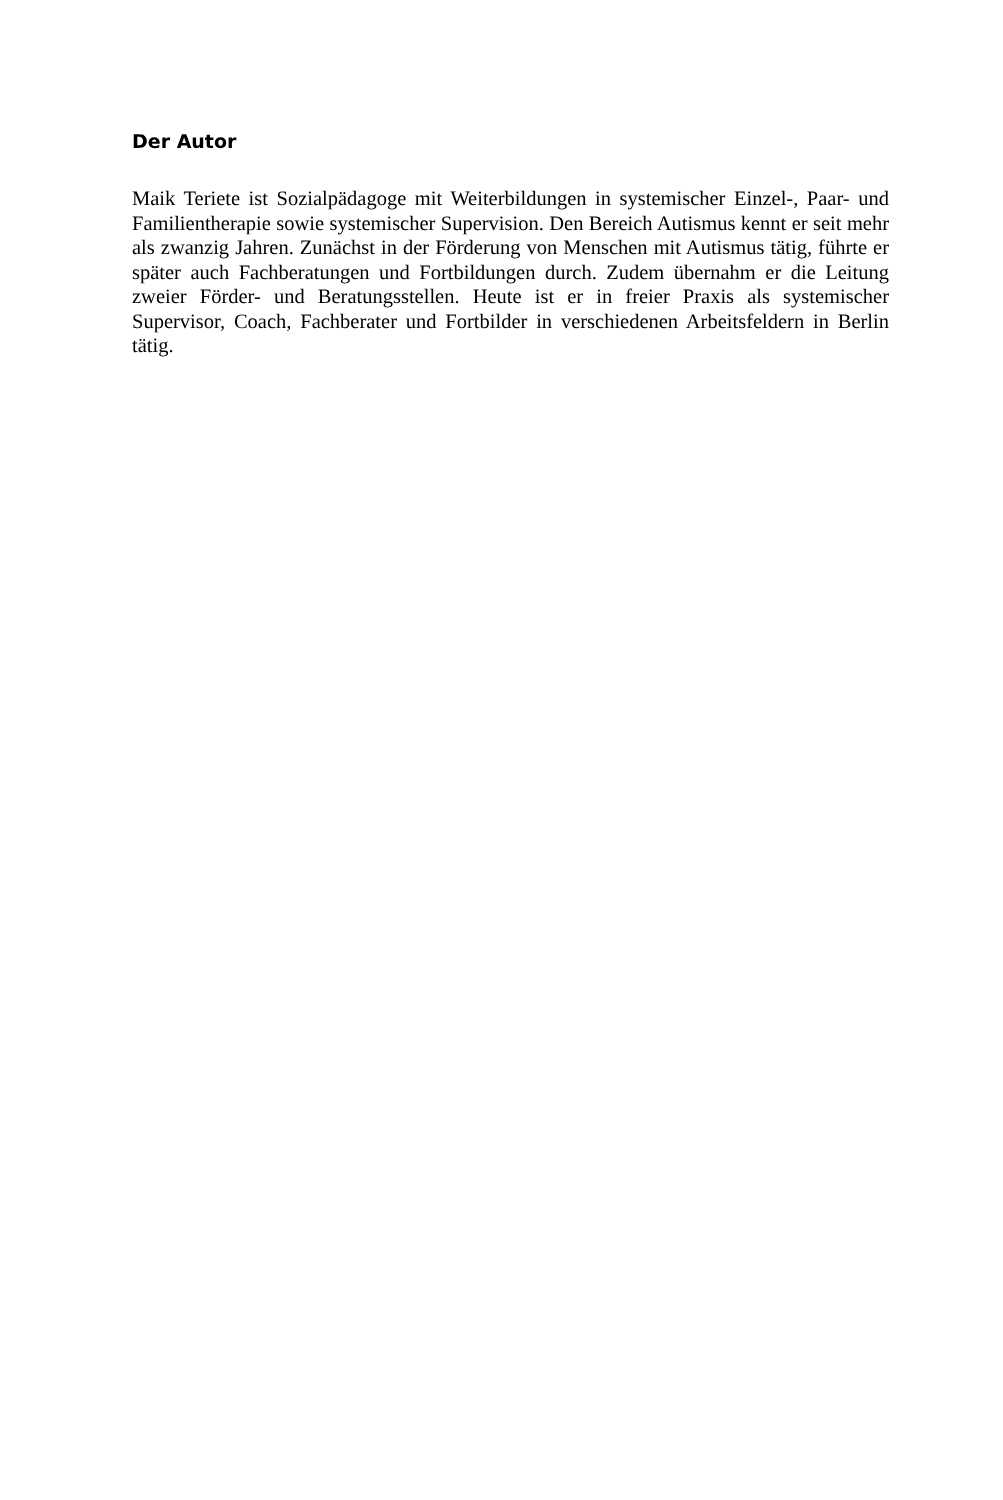Der Autor
Maik Teriete ist Sozialpädagoge mit Weiterbildungen in systemischer Einzel-, Paar- und Familientherapie sowie systemischer Supervision. Den Bereich Autismus kennt er seit mehr als zwanzig Jahren. Zunächst in der Förderung von Menschen mit Autismus tätig, führte er später auch Fachberatungen und Fortbildungen durch. Zudem übernahm er die Leitung zweier Förder- und Beratungsstellen. Heute ist er in freier Praxis als systemischer Supervisor, Coach, Fachberater und Fortbilder in verschiedenen Arbeitsfeldern in Berlin tätig.